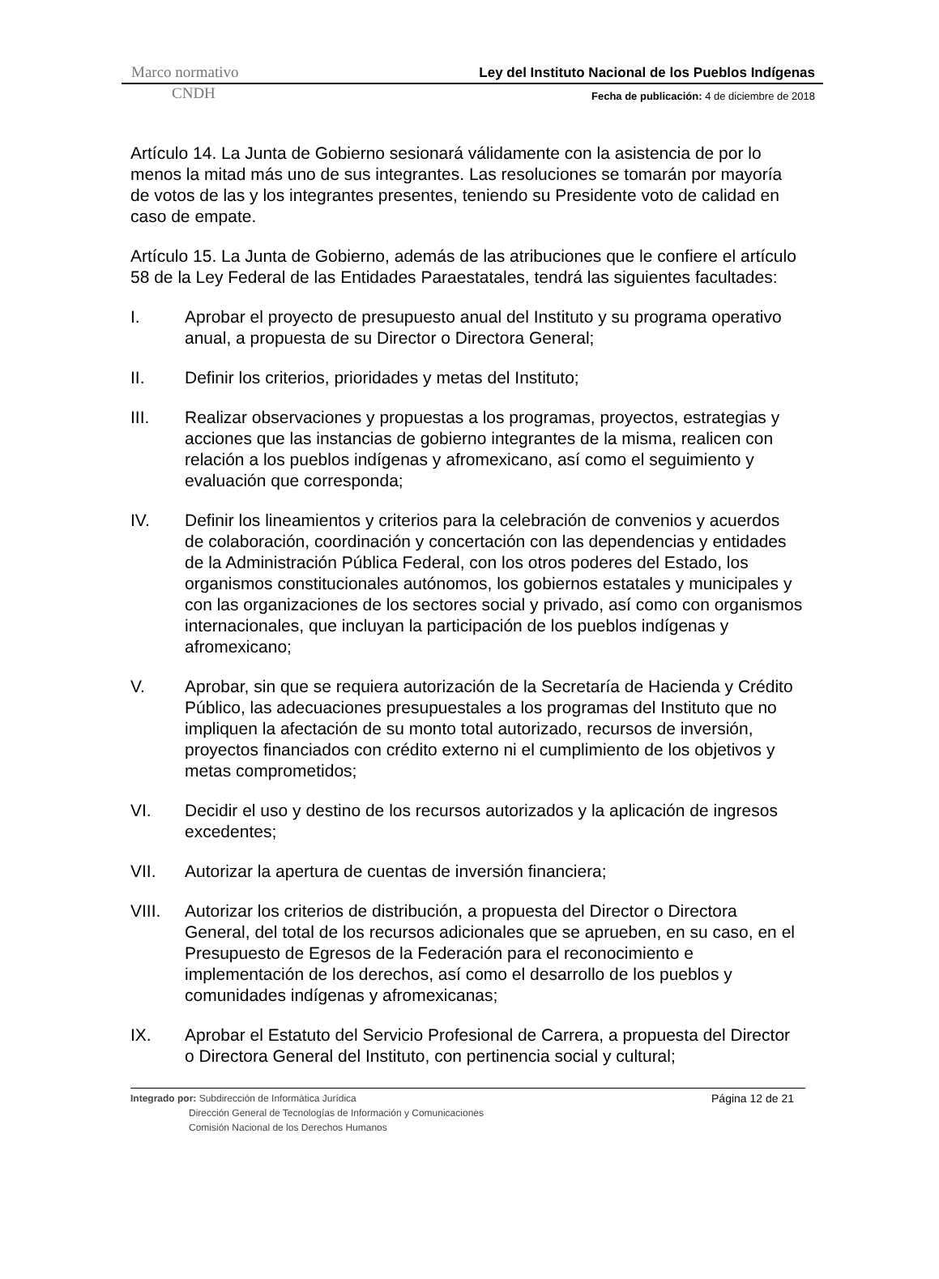Marco normativo Ley del Instituto Nacional de los Pueblos Indígenas
CNDH Fecha de publicación: 4 de diciembre de 2018
Artículo 14. La Junta de Gobierno sesionará válidamente con la asistencia de por lo menos la mitad más uno de sus integrantes. Las resoluciones se tomarán por mayoría de votos de las y los integrantes presentes, teniendo su Presidente voto de calidad en caso de empate.
Artículo 15. La Junta de Gobierno, además de las atribuciones que le confiere el artículo 58 de la Ley Federal de las Entidades Paraestatales, tendrá las siguientes facultades:
I. Aprobar el proyecto de presupuesto anual del Instituto y su programa operativo anual, a propuesta de su Director o Directora General;
II. Definir los criterios, prioridades y metas del Instituto;
III. Realizar observaciones y propuestas a los programas, proyectos, estrategias y acciones que las instancias de gobierno integrantes de la misma, realicen con relación a los pueblos indígenas y afromexicano, así como el seguimiento y evaluación que corresponda;
IV. Definir los lineamientos y criterios para la celebración de convenios y acuerdos de colaboración, coordinación y concertación con las dependencias y entidades de la Administración Pública Federal, con los otros poderes del Estado, los organismos constitucionales autónomos, los gobiernos estatales y municipales y con las organizaciones de los sectores social y privado, así como con organismos internacionales, que incluyan la participación de los pueblos indígenas y afromexicano;
V. Aprobar, sin que se requiera autorización de la Secretaría de Hacienda y Crédito Público, las adecuaciones presupuestales a los programas del Instituto que no impliquen la afectación de su monto total autorizado, recursos de inversión, proyectos financiados con crédito externo ni el cumplimiento de los objetivos y metas comprometidos;
VI. Decidir el uso y destino de los recursos autorizados y la aplicación de ingresos excedentes;
VII. Autorizar la apertura de cuentas de inversión financiera;
VIII. Autorizar los criterios de distribución, a propuesta del Director o Directora General, del total de los recursos adicionales que se aprueben, en su caso, en el Presupuesto de Egresos de la Federación para el reconocimiento e implementación de los derechos, así como el desarrollo de los pueblos y comunidades indígenas y afromexicanas;
IX. Aprobar el Estatuto del Servicio Profesional de Carrera, a propuesta del Director o Directora General del Instituto, con pertinencia social y cultural;
Integrado por: Subdirección de Informática Jurídica
Dirección General de Tecnologías de Información y Comunicaciones
Comisión Nacional de los Derechos Humanos
Página 12 de 21